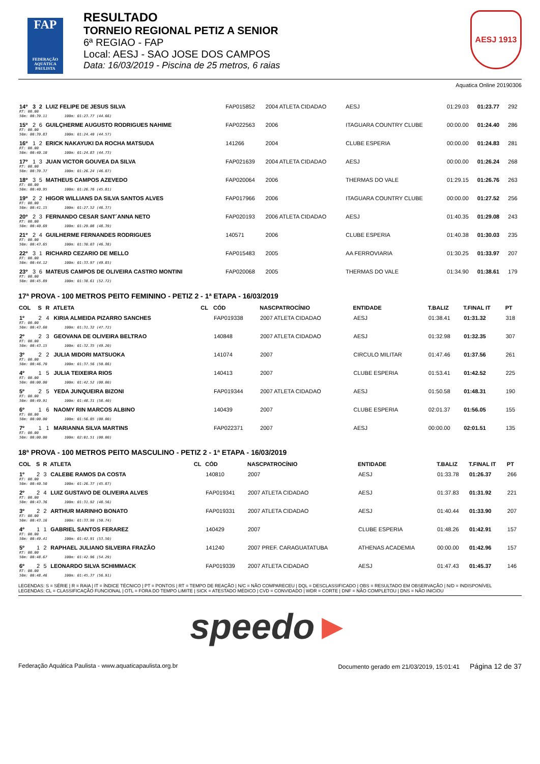FAP
FEDERAÇÃO AQUÁTICA PAULISTA
RESULTADO
TORNEIO REGIONAL PETIZ A SENIOR
6ª REGIAO - FAP
Local: AESJ - SAO JOSE DOS CAMPOS
Data: 16/03/2019 - Piscina de 25 metros, 6 raias
AESJ 1913
Aquatica Online 20190306
| 14º | 3 | 2 | LUIZ FELIPE DE JESUS SILVA | | FAP015852 | 2004 ATLETA CIDADAO | AESJ | 01:29.03 | 01:23.77 | 292 |
| RT: 00.00 50m: 00:39.11 100m: 01:23.77 (44.66) | | | | | | | | | | |
| 15º | 2 | 6 | GUILÇHERME AUGUSTO RODRIGUES NAHIME | | FAP022563 | 2006 | ITAGUARA COUNTRY CLUBE | 00:00.00 | 01:24.40 | 286 |
| RT: 00.00 50m: 00:39.83 100m: 01:24.40 (44.57) | | | | | | | | | | |
| 16º | 1 | 2 | ERICK NAKAYUKI DA ROCHA MATSUDA | | 141266 | 2004 | CLUBE ESPERIA | 00:00.00 | 01:24.83 | 281 |
| RT: 00.00 50m: 00:40.10 100m: 01:24.83 (44.73) | | | | | | | | | | |
| 17º | 1 | 3 | JUAN VICTOR GOUVEA DA SILVA | | FAP021639 | 2004 ATLETA CIDADAO | AESJ | 00:00.00 | 01:26.24 | 268 |
| RT: 00.00 50m: 00:39.37 100m: 01:26.24 (46.87) | | | | | | | | | | |
| 18º | 3 | 5 | MATHEUS CAMPOS AZEVEDO | | FAP020064 | 2006 | THERMAS DO VALE | 01:29.15 | 01:26.76 | 263 |
| RT: 00.00 50m: 00:40.95 100m: 01:26.76 (45.81) | | | | | | | | | | |
| 19º | 2 | 2 | HIGOR WILLIANS DA SILVA SANTOS ALVES | | FAP017966 | 2006 | ITAGUARA COUNTRY CLUBE | 00:00.00 | 01:27.52 | 256 |
| RT: 00.00 50m: 00:41.15 100m: 01:27.52 (46.37) | | | | | | | | | | |
| 20º | 2 | 3 | FERNANDO CESAR SANT´ANNA NETO | | FAP020193 | 2006 ATLETA CIDADAO | AESJ | 01:40.35 | 01:29.08 | 243 |
| RT: 00.00 50m: 00:40.69 100m: 01:29.08 (48.39) | | | | | | | | | | |
| 21º | 2 | 4 | GUILHERME FERNANDES RODRIGUES | | 140571 | 2006 | CLUBE ESPERIA | 01:40.38 | 01:30.03 | 235 |
| RT: 00.00 50m: 00:43.65 100m: 01:30.03 (46.38) | | | | | | | | | | |
| 22º | 3 | 1 | RICHARD CEZARIO DE MELLO | | FAP015483 | 2005 | AA FERROVIARIA | 01:30.25 | 01:33.97 | 207 |
| RT: 00.00 50m: 00:44.12 100m: 01:33.97 (49.85) | | | | | | | | | | |
| 23º | 3 | 6 | MATEUS CAMPOS DE OLIVEIRA CASTRO MONTINI | | FAP020068 | 2005 | THERMAS DO VALE | 01:34.90 | 01:38.61 | 179 |
| RT: 00.00 50m: 00:45.89 100m: 01:38.61 (52.72) | | | | | | | | | | |
17ª PROVA - 100 METROS PEITO FEMININO - PETIZ 2 - 1ª ETAPA - 16/03/2019
| COL | S | R | ATLETA | CL | CÓD | NASCPATROCÍNIO | ENTIDADE | T.BALIZ | T.FINAL IT | PT |
| --- | --- | --- | --- | --- | --- | --- | --- | --- | --- | --- |
| 1º | 2 | 4 | KIRIA ALMEIDA PIZARRO SANCHES | | FAP019338 | 2007 ATLETA CIDADAO | AESJ | 01:38.41 | 01:31.32 | 318 |
| RT: 00.00 50m: 00:43.60 100m: 01:31.32 (47.72) | | | | | | | | | | |
| 2º | 2 | 3 | GEOVANA DE OLIVEIRA BELTRAO | | 140848 | 2007 ATLETA CIDADAO | AESJ | 01:32.98 | 01:32.35 | 307 |
| RT: 00.00 50m: 00:43.15 100m: 01:32.35 (49.20) | | | | | | | | | | |
| 3º | 2 | 2 | JULIA MIDORI MATSUOKA | | 141074 | 2007 | CIRCULO MILITAR | 01:47.46 | 01:37.56 | 261 |
| RT: 00.00 50m: 00:46.70 100m: 01:37.56 (50.86) | | | | | | | | | | |
| 4º | 1 | 5 | JULIA TEIXEIRA RIOS | | 140413 | 2007 | CLUBE ESPERIA | 01:53.41 | 01:42.52 | 225 |
| RT: 00.00 50m: 00:00.00 100m: 01:42.52 (00.00) | | | | | | | | | | |
| 5º | 2 | 5 | YEDA JUNQUEIRA BIZONI | | FAP019344 | 2007 ATLETA CIDADAO | AESJ | 01:50.58 | 01:48.31 | 190 |
| RT: 00.00 50m: 00:49.91 100m: 01:48.31 (58.40) | | | | | | | | | | |
| 6º | 1 | 6 | NAOMY RIN MARCOS ALBINO | | 140439 | 2007 | CLUBE ESPERIA | 02:01.37 | 01:56.05 | 155 |
| RT: 00.00 50m: 00:00.00 100m: 01:56.05 (00.00) | | | | | | | | | | |
| 7º | 1 | 1 | MARIANNA SILVA MARTINS | | FAP022371 | 2007 | AESJ | 00:00.00 | 02:01.51 | 135 |
| RT: 00.00 50m: 00:00.00 100m: 02:01.51 (00.00) | | | | | | | | | | |
18ª PROVA - 100 METROS PEITO MASCULINO - PETIZ 2 - 1ª ETAPA - 16/03/2019
| COL | S | R | ATLETA | CL | CÓD | NASCPATROCÍNIO | ENTIDADE | T.BALIZ | T.FINAL IT | PT |
| --- | --- | --- | --- | --- | --- | --- | --- | --- | --- | --- |
| 1º | 2 | 3 | CALEBE RAMOS DA COSTA | | 140810 | 2007 | AESJ | 01:33.78 | 01:26.37 | 266 |
| RT: 00.00 50m: 00:40.50 100m: 01:26.37 (45.87) | | | | | | | | | | |
| 2º | 2 | 4 | LUIZ GUSTAVO DE OLIVEIRA ALVES | | FAP019341 | 2007 ATLETA CIDADAO | AESJ | 01:37.83 | 01:31.92 | 221 |
| RT: 00.00 50m: 00:43.36 100m: 01:31.92 (48.56) | | | | | | | | | | |
| 3º | 2 | 2 | ARTHUR MARINHO BONATO | | FAP019331 | 2007 ATLETA CIDADAO | AESJ | 01:40.44 | 01:33.90 | 207 |
| RT: 00.00 50m: 00:43.16 100m: 01:33.90 (50.74) | | | | | | | | | | |
| 4º | 1 | 1 | GABRIEL SANTOS FERAREZ | | 140429 | 2007 | CLUBE ESPERIA | 01:48.26 | 01:42.91 | 157 |
| RT: 00.00 50m: 00:49.41 100m: 01:42.91 (53.50) | | | | | | | | | | |
| 5º | 1 | 2 | RAPHAEL JULIANO SILVEIRA FRAZÃO | | 141240 | 2007 PREF. CARAGUATATUBA | ATHENAS ACADEMIA | 00:00.00 | 01:42.96 | 157 |
| RT: 00.00 50m: 00:48.67 100m: 01:42.96 (54.29) | | | | | | | | | | |
| 6º | 2 | 5 | LEONARDO SILVA SCHIMMACK | | FAP019339 | 2007 ATLETA CIDADAO | AESJ | 01:47.43 | 01:45.37 | 146 |
| RT: 00.00 50m: 00:48.46 100m: 01:45.37 (56.91) | | | | | | | | | | |
LEGENDAS: S = SÉRIE | R = RAIA | IT = ÍNDICE TÉCNICO | PT = PONTOS | RT = TEMPO DE REAÇÃO | N/C = NÃO COMPARECEU | DQL = DESCLASSIFICADO | OBS = RESULTADO EM OBSERVAÇÃO | N/D = INDISPONÍVEL
LEGENDAS: CL = CLASSIFICAÇÃO FUNCIONAL | OTL = FORA DO TEMPO LIMITE | SICK = ATESTADO MÉDICO | CVD = CONVIDADO | WDR = CORTE | DNF = NÃO COMPLETOU | DNS = NÃO INICIOU
speedo►
Federação Aquática Paulista - www.aquaticapaulista.org.br Documento gerado em 21/03/2019, 15:01:41 Página 12 de 37